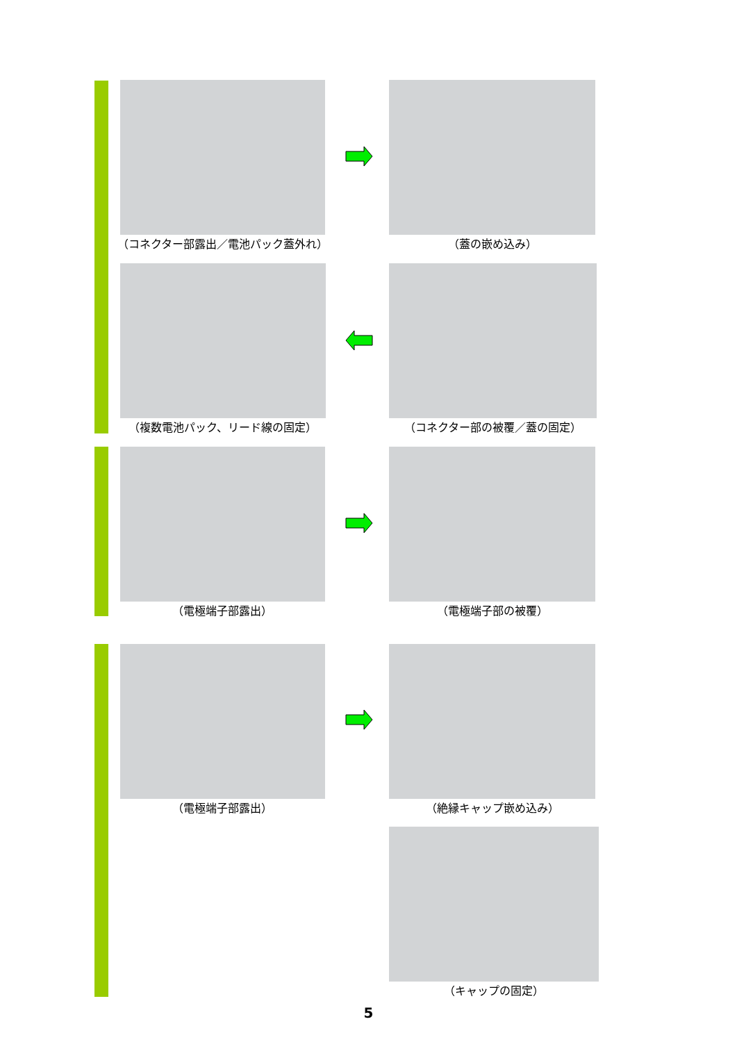（コネクター部露出／電池パック蓋外れ） （蓋の嵌め込み）
（複数電池パック、リード線の固定） （コネクター部の被覆／蓋の固定）
（電極端子部露出） （電極端子部の被覆）
（電極端子部露出） （絶縁キャップ嵌め込み）
（キャップの固定）
5